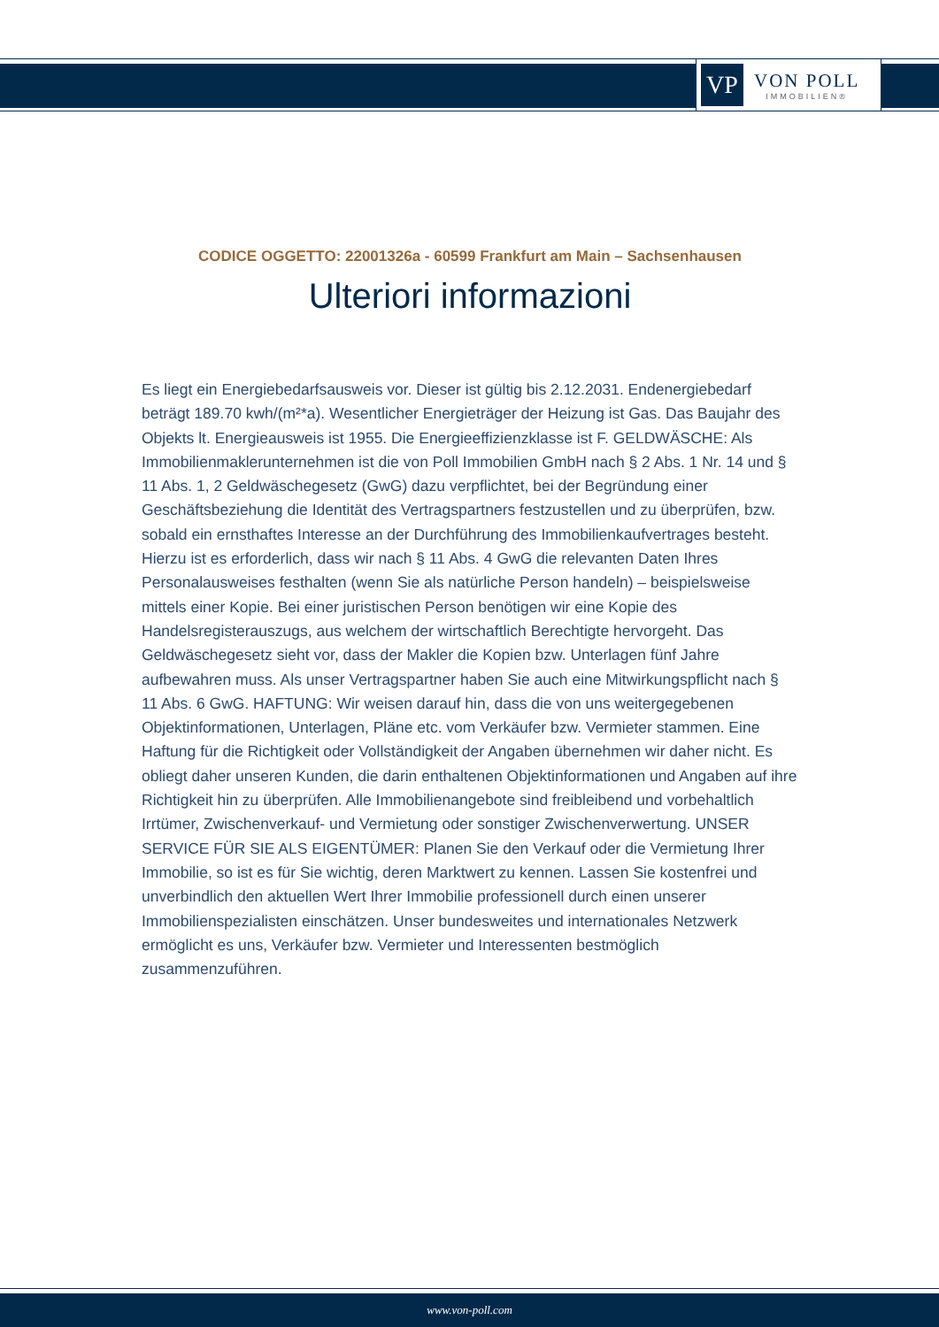VP
VON POLL
IMMOBILIEN®
CODICE OGGETTO: 22001326a - 60599 Frankfurt am Main – Sachsenhausen
Ulteriori informazioni
Es liegt ein Energiebedarfsausweis vor. Dieser ist gültig bis 2.12.2031. Endenergiebedarf beträgt 189.70 kwh/(m²*a). Wesentlicher Energieträger der Heizung ist Gas. Das Baujahr des Objekts lt. Energieausweis ist 1955. Die Energieeffizienzklasse ist F. GELDWÄSCHE: Als Immobilienmaklerunternehmen ist die von Poll Immobilien GmbH nach § 2 Abs. 1 Nr. 14 und § 11 Abs. 1, 2 Geldwäschegesetz (GwG) dazu verpflichtet, bei der Begründung einer Geschäftsbeziehung die Identität des Vertragspartners festzustellen und zu überprüfen, bzw. sobald ein ernsthaftes Interesse an der Durchführung des Immobilienkaufvertrages besteht. Hierzu ist es erforderlich, dass wir nach § 11 Abs. 4 GwG die relevanten Daten Ihres Personalausweises festhalten (wenn Sie als natürliche Person handeln) – beispielsweise mittels einer Kopie. Bei einer juristischen Person benötigen wir eine Kopie des Handelsregisterauszugs, aus welchem der wirtschaftlich Berechtigte hervorgeht. Das Geldwäschegesetz sieht vor, dass der Makler die Kopien bzw. Unterlagen fünf Jahre aufbewahren muss. Als unser Vertragspartner haben Sie auch eine Mitwirkungspflicht nach § 11 Abs. 6 GwG. HAFTUNG: Wir weisen darauf hin, dass die von uns weitergegebenen Objektinformationen, Unterlagen, Pläne etc. vom Verkäufer bzw. Vermieter stammen. Eine Haftung für die Richtigkeit oder Vollständigkeit der Angaben übernehmen wir daher nicht. Es obliegt daher unseren Kunden, die darin enthaltenen Objektinformationen und Angaben auf ihre Richtigkeit hin zu überprüfen. Alle Immobilienangebote sind freibleibend und vorbehaltlich Irrtümer, Zwischenverkauf- und Vermietung oder sonstiger Zwischenverwertung. UNSER SERVICE FÜR SIE ALS EIGENTÜMER: Planen Sie den Verkauf oder die Vermietung Ihrer Immobilie, so ist es für Sie wichtig, deren Marktwert zu kennen. Lassen Sie kostenfrei und unverbindlich den aktuellen Wert Ihrer Immobilie professionell durch einen unserer Immobilienspezialisten einschätzen. Unser bundesweites und internationales Netzwerk ermöglicht es uns, Verkäufer bzw. Vermieter und Interessenten bestmöglich zusammenzuführen.
www.von-poll.com